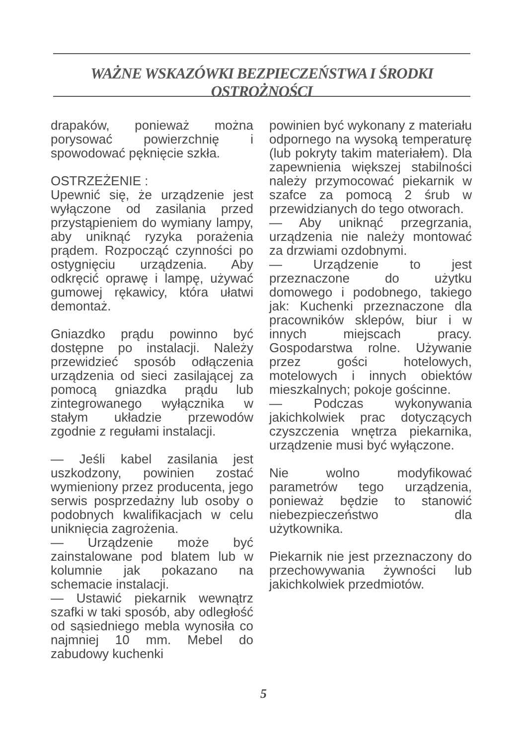WAŻNE WSKAZÓWKI BEZPIECZEŃSTWA I ŚRODKI OSTROŻNOŚCI
drapaków, ponieważ można porysować powierzchnię i spowodować pęknięcie szkła.
OSTRZEŻENIE :
Upewnić się, że urządzenie jest wyłączone od zasilania przed przystąpieniem do wymiany lampy, aby uniknąć ryzyka porażenia prądem. Rozpocząć czynności po ostygnięciu urządzenia. Aby odkręcić oprawę i lampę, używać gumowej rękawicy, która ułatwi demontaż.
Gniazdko prądu powinno być dostępne po instalacji. Należy przewidzieć sposób odłączenia urządzenia od sieci zasilającej za pomocą gniazdka prądu lub zintegrowanego wyłącznika w stałym układzie przewodów zgodnie z regułami instalacji.
— Jeśli kabel zasilania jest uszkodzony, powinien zostać wymieniony przez producenta, jego serwis posprzedażny lub osoby o podobnych kwalifikacjach w celu uniknięcia zagrożenia.
— Urządzenie może być zainstalowane pod blatem lub w kolumnie jak pokazano na schemacie instalacji.
— Ustawić piekarnik wewnątrz szafki w taki sposób, aby odległość od sąsiedniego mebla wynosiła co najmniej 10 mm. Mebel do zabudowy kuchenki
powinien być wykonany z materiału odpornego na wysoką temperaturę (lub pokryty takim materiałem). Dla zapewnienia większej stabilności należy przymocować piekarnik w szafce za pomocą 2 śrub w przewidzianych do tego otworach.
— Aby uniknąć przegrzania, urządzenia nie należy montować za drzwiami ozdobnymi.
— Urządzenie to jest przeznaczone do użytku domowego i podobnego, takiego jak: Kuchenki przeznaczone dla pracowników sklepów, biur i w innych miejscach pracy. Gospodarstwa rolne. Używanie przez gości hotelowych, motelowych i innych obiektów mieszkalnych; pokoje gościnne.
— Podczas wykonywania jakichkolwiek prac dotyczących czyszczenia wnętrza piekarnika, urządzenie musi być wyłączone.
Nie wolno modyfikować parametrów tego urządzenia, ponieważ będzie to stanowić niebezpieczeństwo dla użytkownika.
Piekarnik nie jest przeznaczony do przechowywania żywności lub jakichkolwiek przedmiotów.
5